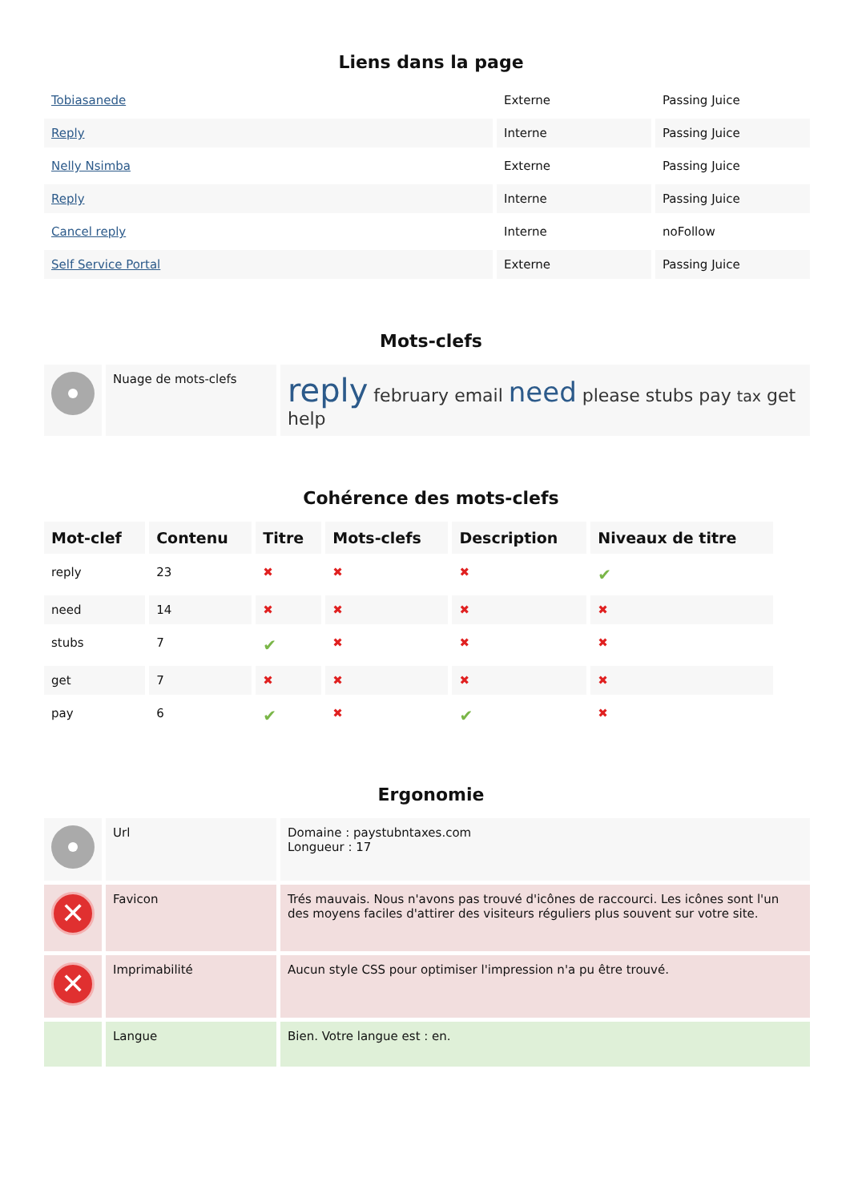Liens dans la page
| Tobiasanede | Externe | Passing Juice |
| Reply | Interne | Passing Juice |
| Nelly Nsimba | Externe | Passing Juice |
| Reply | Interne | Passing Juice |
| Cancel reply | Interne | noFollow |
| Self Service Portal | Externe | Passing Juice |
Mots-clefs
| | Nuage de mots-clefs | reply february email need please stubs pay tax get help |
Cohérence des mots-clefs
| Mot-clef | Contenu | Titre | Mots-clefs | Description | Niveaux de titre |
| --- | --- | --- | --- | --- | --- |
| reply | 23 | ✖ | ✖ | ✖ | ✔ |
| need | 14 | ✖ | ✖ | ✖ | ✖ |
| stubs | 7 | ✔ | ✖ | ✖ | ✖ |
| get | 7 | ✖ | ✖ | ✖ | ✖ |
| pay | 6 | ✔ | ✖ | ✔ | ✖ |
Ergonomie
| | Url | Domaine : paystubntaxes.com Longueur : 17 |
| ✕ | Favicon | Trés mauvais. Nous n'avons pas trouvé d'icônes de raccourci. Les icônes sont l'un des moyens faciles d'attirer des visiteurs réguliers plus souvent sur votre site. |
| ✕ | Imprimabilité | Aucun style CSS pour optimiser l'impression n'a pu être trouvé. |
| | Langue | Bien. Votre langue est : en. |